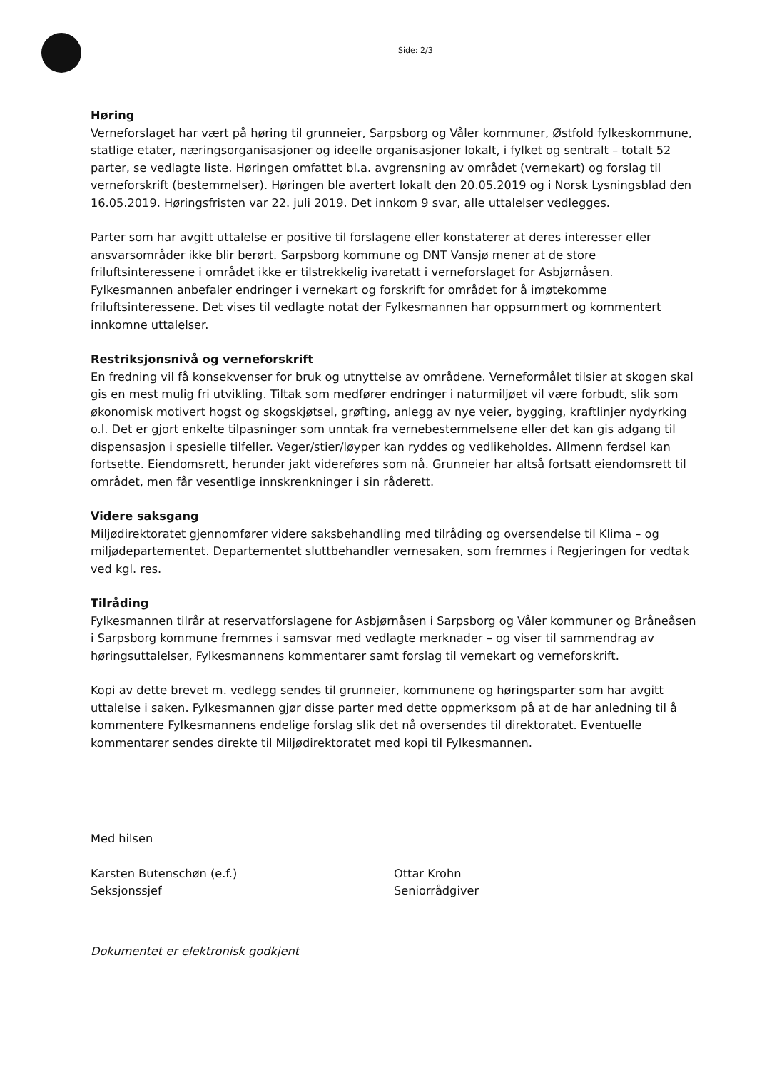Side: 2/3
Høring
Verneforslaget har vært på høring til grunneier, Sarpsborg og Våler kommuner, Østfold fylkeskommune, statlige etater, næringsorganisasjoner og ideelle organisasjoner lokalt, i fylket og sentralt – totalt 52 parter, se vedlagte liste. Høringen omfattet bl.a. avgrensning av området (vernekart) og forslag til verneforskrift (bestemmelser). Høringen ble avertert lokalt den 20.05.2019 og i Norsk Lysningsblad den 16.05.2019. Høringsfristen var 22. juli 2019. Det innkom 9 svar, alle uttalelser vedlegges.
Parter som har avgitt uttalelse er positive til forslagene eller konstaterer at deres interesser eller ansvarsområder ikke blir berørt. Sarpsborg kommune og DNT Vansjø mener at de store friluftsinteressene i området ikke er tilstrekkelig ivaretatt i verneforslaget for Asbjørnåsen. Fylkesmannen anbefaler endringer i vernekart og forskrift for området for å imøtekomme friluftsinteressene. Det vises til vedlagte notat der Fylkesmannen har oppsummert og kommentert innkomne uttalelser.
Restriksjonsnivå og verneforskrift
En fredning vil få konsekvenser for bruk og utnyttelse av områdene. Verneformålet tilsier at skogen skal gis en mest mulig fri utvikling. Tiltak som medfører endringer i naturmiljøet vil være forbudt, slik som økonomisk motivert hogst og skogskjøtsel, grøfting, anlegg av nye veier, bygging, kraftlinjer nydyrking o.l. Det er gjort enkelte tilpasninger som unntak fra vernebestemmelsene eller det kan gis adgang til dispensasjon i spesielle tilfeller. Veger/stier/løyper kan ryddes og vedlikeholdes. Allmenn ferdsel kan fortsette. Eiendomsrett, herunder jakt videreføres som nå. Grunneier har altså fortsatt eiendomsrett til området, men får vesentlige innskrenkninger i sin råderett.
Videre saksgang
Miljødirektoratet gjennomfører videre saksbehandling med tilråding og oversendelse til Klima – og miljødepartementet. Departementet sluttbehandler vernesaken, som fremmes i Regjeringen for vedtak ved kgl. res.
Tilråding
Fylkesmannen tilrår at reservatforslagene for Asbjørnåsen i Sarpsborg og Våler kommuner og Bråneåsen i Sarpsborg kommune fremmes i samsvar med vedlagte merknader – og viser til sammendrag av høringsuttalelser, Fylkesmannens kommentarer samt forslag til vernekart og verneforskrift.
Kopi av dette brevet m. vedlegg sendes til grunneier, kommunene og høringsparter som har avgitt uttalelse i saken. Fylkesmannen gjør disse parter med dette oppmerksom på at de har anledning til å kommentere Fylkesmannens endelige forslag slik det nå oversendes til direktoratet. Eventuelle kommentarer sendes direkte til Miljødirektoratet med kopi til Fylkesmannen.
Med hilsen
Karsten Butenschøn (e.f.)
Seksjonssjef
Ottar Krohn
Seniorrådgiver
Dokumentet er elektronisk godkjent